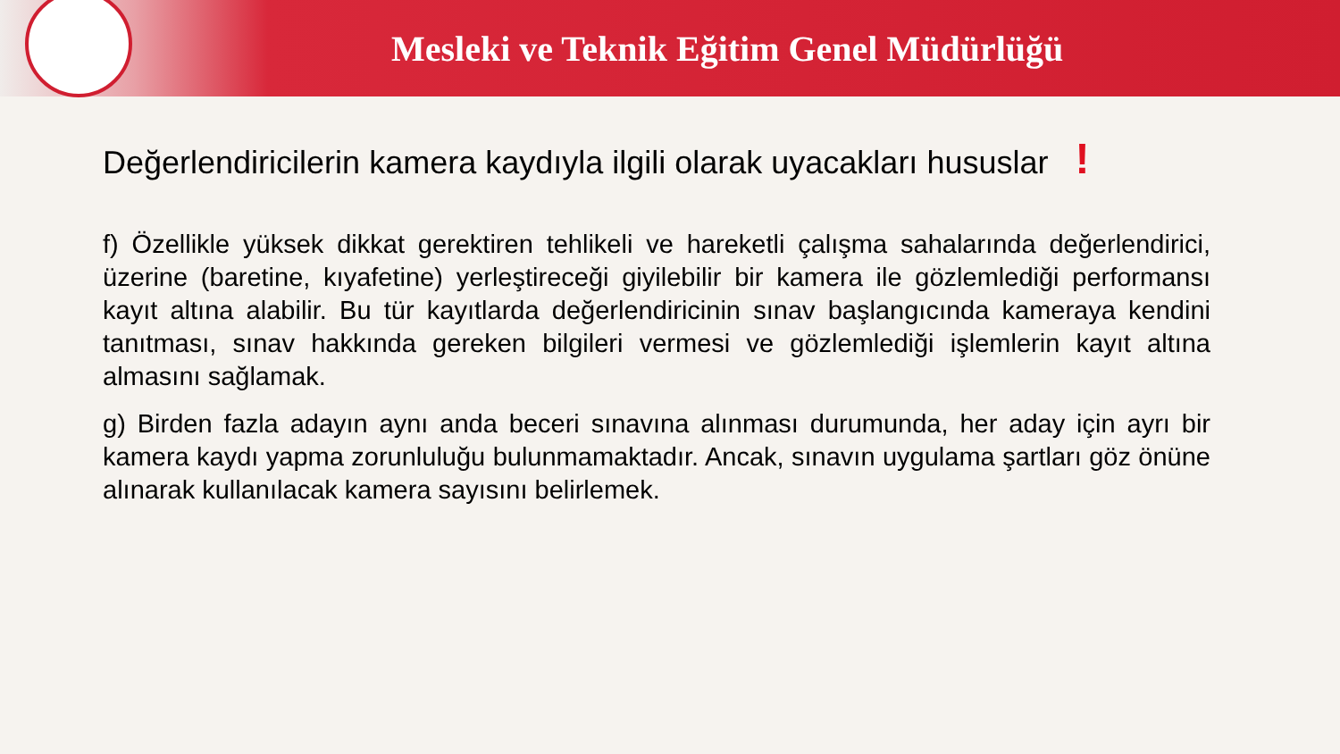Mesleki ve Teknik Eğitim Genel Müdürlüğü
Değerlendiricilerin kamera kaydıyla ilgili olarak uyacakları hususlar !
f) Özellikle yüksek dikkat gerektiren tehlikeli ve hareketli çalışma sahalarında değerlendirici, üzerine (baretine, kıyafetine) yerleştireceği giyilebilir bir kamera ile gözlemlediği performansı kayıt altına alabilir. Bu tür kayıtlarda değerlendiricinin sınav başlangıcında kameraya kendini tanıtması, sınav hakkında gereken bilgileri vermesi ve gözlemlediği işlemlerin kayıt altına almasını sağlamak.
g) Birden fazla adayın aynı anda beceri sınavına alınması durumunda, her aday için ayrı bir kamera kaydı yapma zorunluluğu bulunmamaktadır. Ancak, sınavın uygulama şartları göz önüne alınarak kullanılacak kamera sayısını belirlemek.